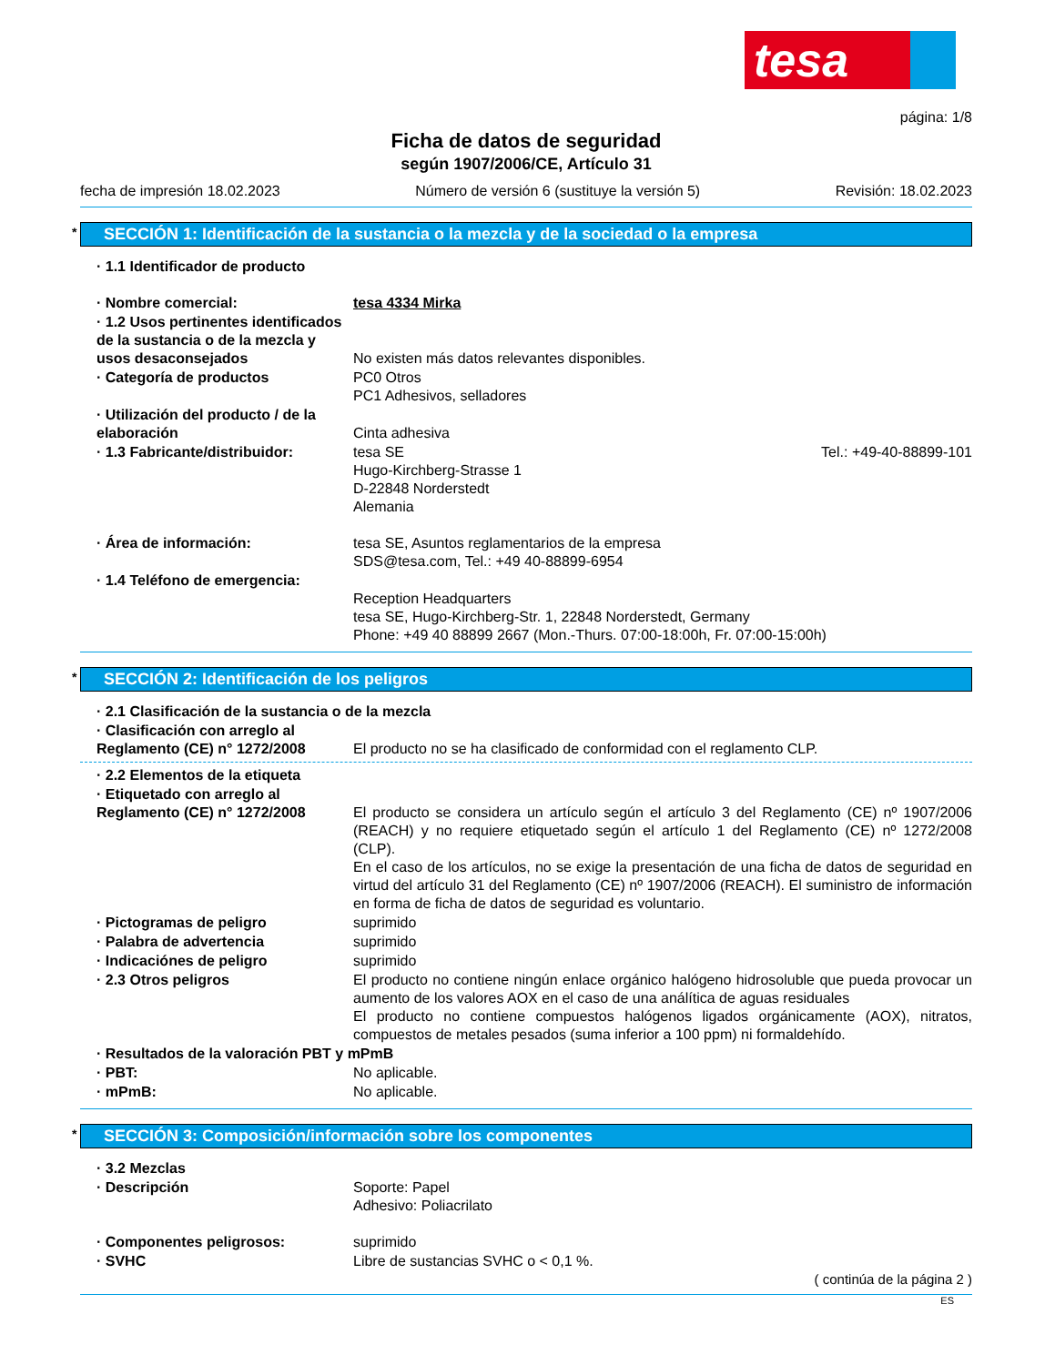tesa
página: 1/8
Ficha de datos de seguridad
según 1907/2006/CE, Artículo 31
fecha de impresión 18.02.2023 Número de versión 6 (sustituye la versión 5) Revisión: 18.02.2023
* SECCIÓN 1: Identificación de la sustancia o la mezcla y de la sociedad o la empresa
· 1.1 Identificador de producto
· Nombre comercial: tesa 4334 Mirka
· 1.2 Usos pertinentes identificados de la sustancia o de la mezcla y usos desaconsejados
No existen más datos relevantes disponibles.
· Categoría de productos PC0 Otros
PC1 Adhesivos, selladores
· Utilización del producto / de la elaboración
Cinta adhesiva
· 1.3 Fabricante/distribuidor: tesa SE
Hugo-Kirchberg-Strasse 1
D-22848 Norderstedt
Alemania Tel.: +49-40-88899-101
· Área de información: tesa SE, Asuntos reglamentarios de la empresa
SDS@tesa.com, Tel.: +49 40-88899-6954
· 1.4 Teléfono de emergencia:
Reception Headquarters
tesa SE, Hugo-Kirchberg-Str. 1, 22848 Norderstedt, Germany
Phone: +49 40 88899 2667 (Mon.-Thurs. 07:00-18:00h, Fr. 07:00-15:00h)
* SECCIÓN 2: Identificación de los peligros
· 2.1 Clasificación de la sustancia o de la mezcla
· Clasificación con arreglo al Reglamento (CE) n° 1272/2008
El producto no se ha clasificado de conformidad con el reglamento CLP.
· 2.2 Elementos de la etiqueta
· Etiquetado con arreglo al Reglamento (CE) n° 1272/2008
El producto se considera un artículo según el artículo 3 del Reglamento (CE) nº 1907/2006 (REACH) y no requiere etiquetado según el artículo 1 del Reglamento (CE) nº 1272/2008 (CLP).
En el caso de los artículos, no se exige la presentación de una ficha de datos de seguridad en virtud del artículo 31 del Reglamento (CE) nº 1907/2006 (REACH). El suministro de información en forma de ficha de datos de seguridad es voluntario.
· Pictogramas de peligro suprimido
· Palabra de advertencia suprimido
· Indicaciónes de peligro suprimido
· 2.3 Otros peligros El producto no contiene ningún enlace orgánico halógeno hidrosoluble que pueda provocar un aumento de los valores AOX en el caso de una análítica de aguas residuales
El producto no contiene compuestos halógenos ligados orgánicamente (AOX), nitratos, compuestos de metales pesados (suma inferior a 100 ppm) ni formaldehído.
· Resultados de la valoración PBT y mPmB
· PBT: No aplicable.
· mPmB: No aplicable.
* SECCIÓN 3: Composición/información sobre los componentes
· 3.2 Mezclas
· Descripción Soporte: Papel
Adhesivo: Poliacrilato
· Componentes peligrosos: suprimido
· SVHC Libre de sustancias SVHC o < 0,1 %.
( continúa de la página 2 )
ES